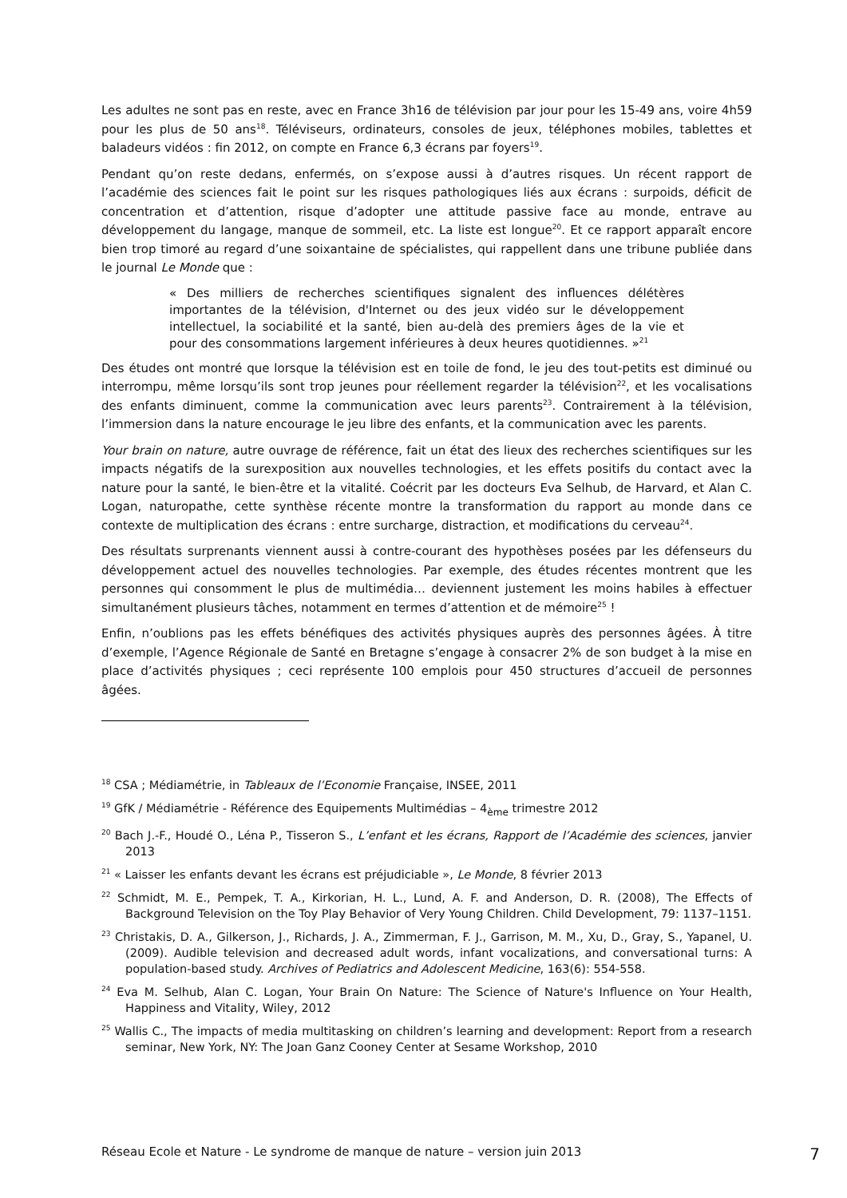Les adultes ne sont pas en reste, avec en France 3h16 de télévision par jour pour les 15-49 ans, voire 4h59 pour les plus de 50 ans<sup>18</sup>. Téléviseurs, ordinateurs, consoles de jeux, téléphones mobiles, tablettes et baladeurs vidéos : fin 2012, on compte en France 6,3 écrans par foyers<sup>19</sup>.
Pendant qu’on reste dedans, enfermés, on s’expose aussi à d’autres risques. Un récent rapport de l’académie des sciences fait le point sur les risques pathologiques liés aux écrans : surpoids, déficit de concentration et d’attention, risque d’adopter une attitude passive face au monde, entrave au développement du langage, manque de sommeil, etc. La liste est longue<sup>20</sup>. Et ce rapport apparaît encore bien trop timoré au regard d’une soixantaine de spécialistes, qui rappellent dans une tribune publiée dans le journal Le Monde que :
« Des milliers de recherches scientifiques signalent des influences délétères importantes de la télévision, d'Internet ou des jeux vidéo sur le développement intellectuel, la sociabilité et la santé, bien au-delà des premiers âges de la vie et pour des consommations largement inférieures à deux heures quotidiennes. »<sup>21</sup>
Des études ont montré que lorsque la télévision est en toile de fond, le jeu des tout-petits est diminué ou interrompu, même lorsqu’ils sont trop jeunes pour réellement regarder la télévision<sup>22</sup>, et les vocalisations des enfants diminuent, comme la communication avec leurs parents<sup>23</sup>. Contrairement à la télévision, l’immersion dans la nature encourage le jeu libre des enfants, et la communication avec les parents.
Your brain on nature, autre ouvrage de référence, fait un état des lieux des recherches scientifiques sur les impacts négatifs de la surexposition aux nouvelles technologies, et les effets positifs du contact avec la nature pour la santé, le bien-être et la vitalité. Coécrit par les docteurs Eva Selhub, de Harvard, et Alan C. Logan, naturopathe, cette synthèse récente montre la transformation du rapport au monde dans ce contexte de multiplication des écrans : entre surcharge, distraction, et modifications du cerveau<sup>24</sup>.
Des résultats surprenants viennent aussi à contre-courant des hypothèses posées par les défenseurs du développement actuel des nouvelles technologies. Par exemple, des études récentes montrent que les personnes qui consomment le plus de multimédia… deviennent justement les moins habiles à effectuer simultanément plusieurs tâches, notamment en termes d’attention et de mémoire<sup>25</sup> !
Enfin, n’oublions pas les effets bénéfiques des activités physiques auprès des personnes âgées. À titre d’exemple, l’Agence Régionale de Santé en Bretagne s’engage à consacrer 2% de son budget à la mise en place d’activités physiques ; ceci représente 100 emplois pour 450 structures d’accueil de personnes âgées.
<sup>18</sup> CSA ; Médiamétrie, in Tableaux de l’Economie Française, INSEE, 2011
<sup>19</sup> GfK / Médiamétrie - Référence des Equipements Multimédias – 4<sub>ème</sub> trimestre 2012
<sup>20</sup> Bach J.-F., Houdé O., Léna P., Tisseron S., L’enfant et les écrans, Rapport de l’Académie des sciences, janvier 2013
<sup>21</sup> « Laisser les enfants devant les écrans est préjudiciable », Le Monde, 8 février 2013
<sup>22</sup> Schmidt, M. E., Pempek, T. A., Kirkorian, H. L., Lund, A. F. and Anderson, D. R. (2008), The Effects of Background Television on the Toy Play Behavior of Very Young Children. Child Development, 79: 1137–1151.
<sup>23</sup> Christakis, D. A., Gilkerson, J., Richards, J. A., Zimmerman, F. J., Garrison, M. M., Xu, D., Gray, S., Yapanel, U. (2009). Audible television and decreased adult words, infant vocalizations, and conversational turns: A population-based study. Archives of Pediatrics and Adolescent Medicine, 163(6): 554-558.
<sup>24</sup> Eva M. Selhub, Alan C. Logan, Your Brain On Nature: The Science of Nature's Influence on Your Health, Happiness and Vitality, Wiley, 2012
<sup>25</sup> Wallis C., The impacts of media multitasking on children’s learning and development: Report from a research seminar, New York, NY: The Joan Ganz Cooney Center at Sesame Workshop, 2010
Réseau Ecole et Nature - Le syndrome de manque de nature – version juin 2013 7